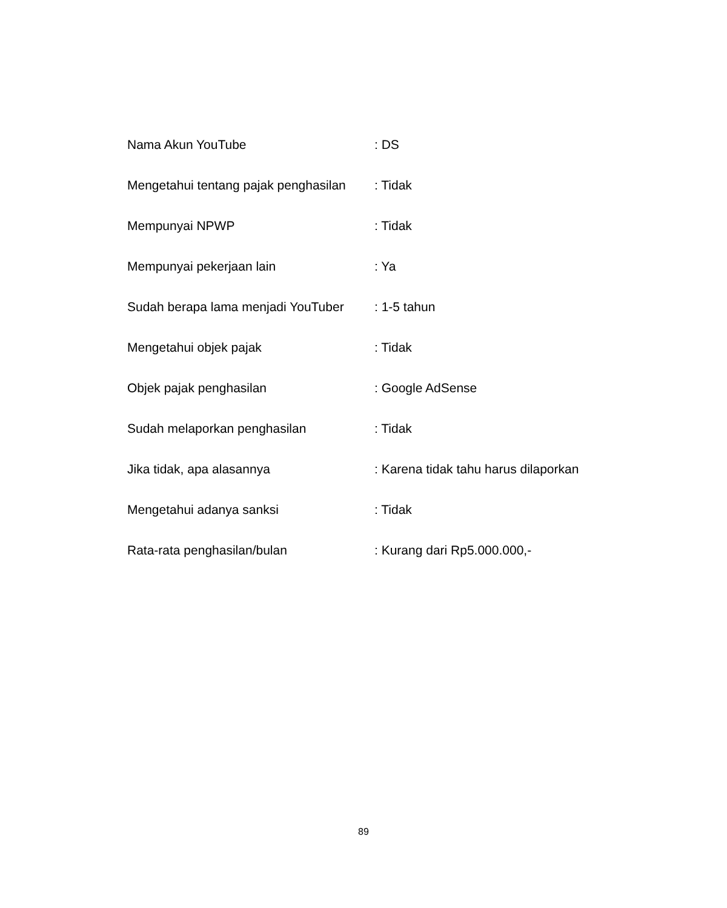| Nama Akun YouTube | : DS |
| Mengetahui tentang pajak penghasilan | : Tidak |
| Mempunyai NPWP | : Tidak |
| Mempunyai pekerjaan lain | : Ya |
| Sudah berapa lama menjadi YouTuber | : 1-5 tahun |
| Mengetahui objek pajak | : Tidak |
| Objek pajak penghasilan | : Google AdSense |
| Sudah melaporkan penghasilan | : Tidak |
| Jika tidak, apa alasannya | : Karena tidak tahu harus dilaporkan |
| Mengetahui adanya sanksi | : Tidak |
| Rata-rata penghasilan/bulan | : Kurang dari Rp5.000.000,- |
89